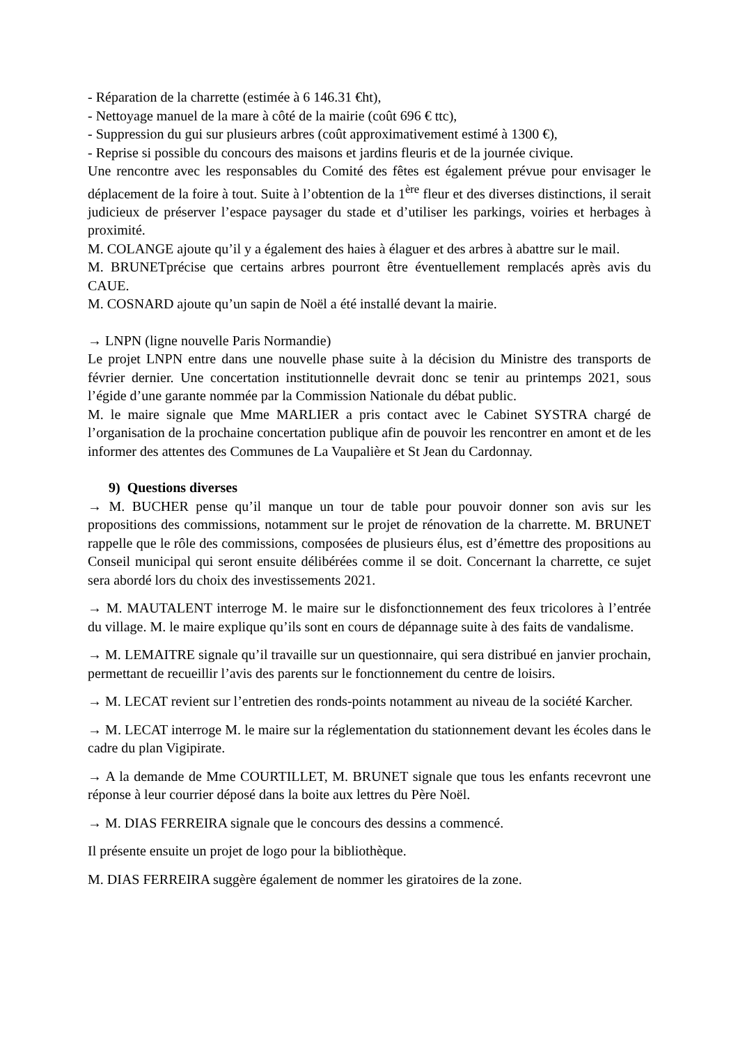- Réparation de la charrette (estimée à 6 146.31 €ht),
- Nettoyage manuel de la mare à côté de la mairie (coût 696 € ttc),
- Suppression du gui sur plusieurs arbres (coût approximativement estimé à 1300 €),
- Reprise si possible du concours des maisons et jardins fleuris et de la journée civique.
Une rencontre avec les responsables du Comité des fêtes est également prévue pour envisager le déplacement de la foire à tout. Suite à l’obtention de la 1<sup>ère</sup> fleur et des diverses distinctions, il serait judicieux de préserver l’espace paysager du stade et d’utiliser les parkings, voiries et herbages à proximité.
M. COLANGE ajoute qu’il y a également des haies à élaguer et des arbres à abattre sur le mail.
M. BRUNETprécise que certains arbres pourront être éventuellement remplacés après avis du CAUE.
M. COSNARD ajoute qu’un sapin de Noël a été installé devant la mairie.
→ LNPN (ligne nouvelle Paris Normandie)
Le projet LNPN entre dans une nouvelle phase suite à la décision du Ministre des transports de février dernier. Une concertation institutionnelle devrait donc se tenir au printemps 2021, sous l’égide d’une garante nommée par la Commission Nationale du débat public.
M. le maire signale que Mme MARLIER a pris contact avec le Cabinet SYSTRA chargé de l’organisation de la prochaine concertation publique afin de pouvoir les rencontrer en amont et de les informer des attentes des Communes de La Vaupalière et St Jean du Cardonnay.
9) Questions diverses
→ M. BUCHER pense qu’il manque un tour de table pour pouvoir donner son avis sur les propositions des commissions, notamment sur le projet de rénovation de la charrette. M. BRUNET rappelle que le rôle des commissions, composées de plusieurs élus, est d’émettre des propositions au Conseil municipal qui seront ensuite délibérées comme il se doit. Concernant la charrette, ce sujet sera abordé lors du choix des investissements 2021.
→ M. MAUTALENT interroge M. le maire sur le disfonctionnement des feux tricolores à l’entrée du village. M. le maire explique qu’ils sont en cours de dépannage suite à des faits de vandalisme.
→ M. LEMAITRE signale qu’il travaille sur un questionnaire, qui sera distribué en janvier prochain, permettant de recueillir l’avis des parents sur le fonctionnement du centre de loisirs.
→ M. LECAT revient sur l’entretien des ronds-points notamment au niveau de la société Karcher.
→ M. LECAT interroge M. le maire sur la réglementation du stationnement devant les écoles dans le cadre du plan Vigipirate.
→ A la demande de Mme COURTILLET, M. BRUNET signale que tous les enfants recevront une réponse à leur courrier déposé dans la boite aux lettres du Père Noël.
→ M. DIAS FERREIRA signale que le concours des dessins a commencé.
Il présente ensuite un projet de logo pour la bibliothèque.
M. DIAS FERREIRA suggère également de nommer les giratoires de la zone.